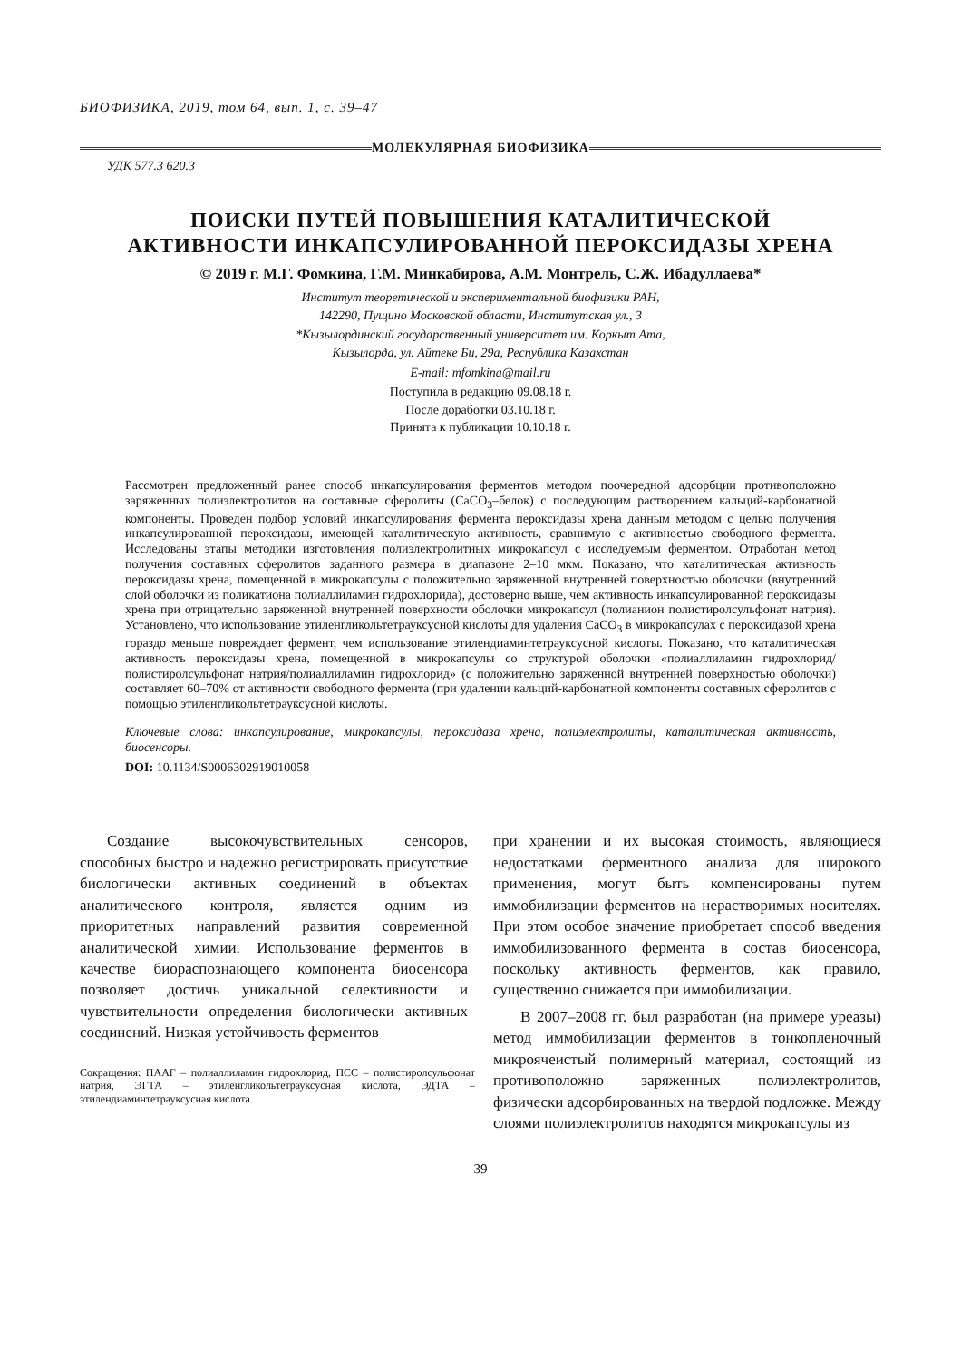БИОФИЗИКА, 2019, том 64, вып. 1, с. 39–47
МОЛЕКУЛЯРНАЯ БИОФИЗИКА
УДК 577.3 620.3
ПОИСКИ ПУТЕЙ ПОВЫШЕНИЯ КАТАЛИТИЧЕСКОЙ
АКТИВНОСТИ ИНКАПСУЛИРОВАННОЙ ПЕРОКСИДАЗЫ ХРЕНА
© 2019 г. М.Г. Фомкина, Г.М. Минкабирова, А.М. Монтрель, С.Ж. Ибадуллаева*
Институт теоретической и экспериментальной биофизики РАН,
142290, Пущино Московской области, Институтская ул., 3
*Кызылординский государственный университет им. Коркыт Ата,
Кызылорда, ул. Айтеке Би, 29а, Республика Казахстан
E-mail: mfomkina@mail.ru
Поступила в редакцию 09.08.18 г.
После доработки 03.10.18 г.
Принята к публикации 10.10.18 г.
Рассмотрен предложенный ранее способ инкапсулирования ферментов методом поочередной адсорбции противоположно заряженных полиэлектролитов на составные сферолиты (CaCO<sub>3</sub>–белок) с последующим растворением кальций-карбонатной компоненты. Проведен подбор условий инкапсулирования фермента пероксидазы хрена данным методом с целью получения инкапсулированной пероксидазы, имеющей каталитическую активность, сравнимую с активностью свободного фермента. Исследованы этапы методики изготовления полиэлектролитных микрокапсул с исследуемым ферментом. Отработан метод получения составных сферолитов заданного размера в диапазоне 2–10 мкм. Показано, что каталитическая активность пероксидазы хрена, помещенной в микрокапсулы с положительно заряженной внутренней поверхностью оболочки (внутренний слой оболочки из поликатиона полиаллиламин гидрохлорида), достоверно выше, чем активность инкапсулированной пероксидазы хрена при отрицательно заряженной внутренней поверхности оболочки микрокапсул (полианион полистиролсульфонат натрия). Установлено, что использование этиленгликольтетрауксусной кислоты для удаления CaCO<sub>3</sub> в микрокапсулах с пероксидазой хрена гораздо меньше повреждает фермент, чем использование этилендиаминтетрауксусной кислоты. Показано, что каталитическая активность пероксидазы хрена, помещенной в микрокапсулы со структурой оболочки «полиаллиламин гидрохлорид/полистиролсульфонат натрия/полиаллиламин гидрохлорид» (с положительно заряженной внутренней поверхностью оболочки) составляет 60–70% от активности свободного фермента (при удалении кальций-карбонатной компоненты составных сферолитов с помощью этиленгликольтетрауксусной кислоты.
Ключевые слова: инкапсулирование, микрокапсулы, пероксидаза хрена, полиэлектролиты, каталитическая активность, биосенсоры.
DOI: 10.1134/S0006302919010058
Создание высокочувствительных сенсоров, способных быстро и надежно регистрировать присутствие биологически активных соединений в объектах аналитического контроля, является одним из приоритетных направлений развития современной аналитической химии. Использование ферментов в качестве биораспознающего компонента биосенсора позволяет достичь уникальной селективности и чувствительности определения биологически активных соединений. Низкая устойчивость ферментов
Сокращения: ПААГ – полиаллиламин гидрохлорид, ПСС – полистиролсульфонат натрия, ЭГТА – этиленгликольтетрауксусная кислота, ЭДТА – этилендиаминтетрауксусная кислота.
при хранении и их высокая стоимость, являющиеся недостатками ферментного анализа для широкого применения, могут быть компенсированы путем иммобилизации ферментов на нерастворимых носителях. При этом особое значение приобретает способ введения иммобилизованного фермента в состав биосенсора, поскольку активность ферментов, как правило, существенно снижается при иммобилизации.
В 2007–2008 гг. был разработан (на примере уреазы) метод иммобилизации ферментов в тонкопленочный микроячеистый полимерный материал, состоящий из противоположно заряженных полиэлектролитов, физически адсорбированных на твердой подложке. Между слоями полиэлектролитов находятся микрокапсулы из
39